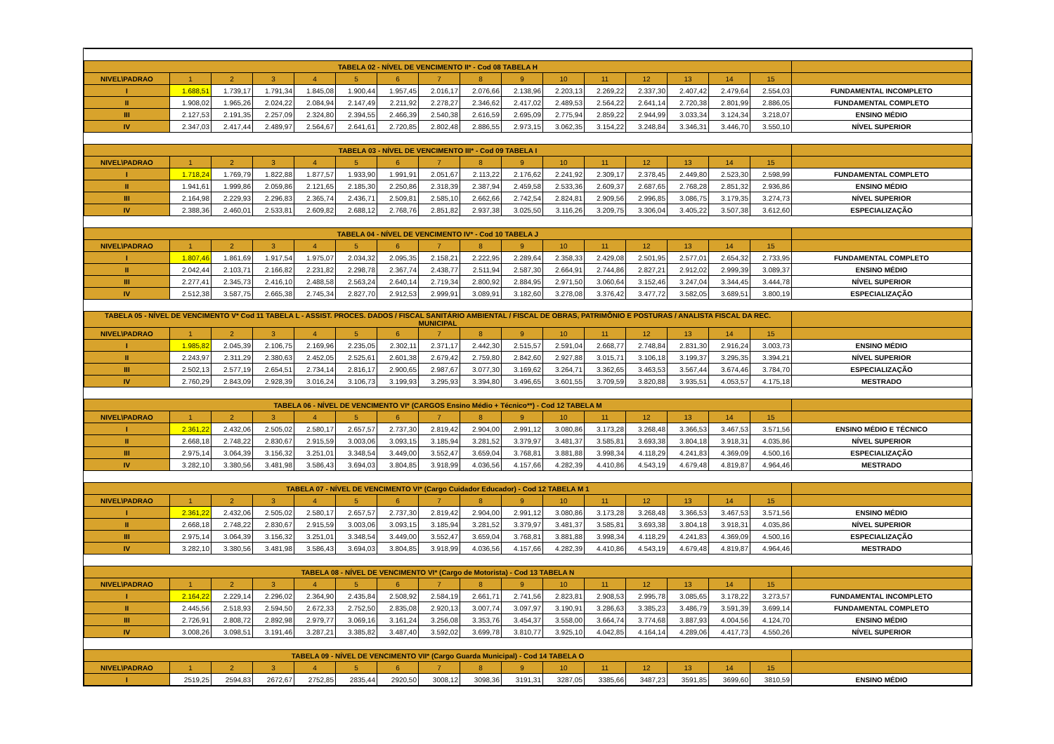| TABELA 02 - NÍVEL DE VENCIMENTO II* - Cod 08 TABELA H | | | | | | | | | | | | | | | | |
| NIVEL\PADRAO | 1 | 2 | 3 | 4 | 5 | 6 | 7 | 8 | 9 | 10 | 11 | 12 | 13 | 14 | 15 | |
| I | 1.688,51 | 1.739,17 | 1.791,34 | 1.845,08 | 1.900,44 | 1.957,45 | 2.016,17 | 2.076,66 | 2.138,96 | 2.203,13 | 2.269,22 | 2.337,30 | 2.407,42 | 2.479,64 | 2.554,03 | FUNDAMENTAL INCOMPLETO |
| II | 1.908,02 | 1.965,26 | 2.024,22 | 2.084,94 | 2.147,49 | 2.211,92 | 2.278,27 | 2.346,62 | 2.417,02 | 2.489,53 | 2.564,22 | 2.641,14 | 2.720,38 | 2.801,99 | 2.886,05 | FUNDAMENTAL COMPLETO |
| III | 2.127,53 | 2.191,35 | 2.257,09 | 2.324,80 | 2.394,55 | 2.466,39 | 2.540,38 | 2.616,59 | 2.695,09 | 2.775,94 | 2.859,22 | 2.944,99 | 3.033,34 | 3.124,34 | 3.218,07 | ENSINO MÉDIO |
| IV | 2.347,03 | 2.417,44 | 2.489,97 | 2.564,67 | 2.641,61 | 2.720,85 | 2.802,48 | 2.886,55 | 2.973,15 | 3.062,35 | 3.154,22 | 3.248,84 | 3.346,31 | 3.446,70 | 3.550,10 | NÍVEL SUPERIOR |
| TABELA 03 - NÍVEL DE VENCIMENTO III* - Cod 09 TABELA I | | | | | | | | | | | | | | | | |
| NIVEL\PADRAO | 1 | 2 | 3 | 4 | 5 | 6 | 7 | 8 | 9 | 10 | 11 | 12 | 13 | 14 | 15 | |
| I | 1.718,24 | 1.769,79 | 1.822,88 | 1.877,57 | 1.933,90 | 1.991,91 | 2.051,67 | 2.113,22 | 2.176,62 | 2.241,92 | 2.309,17 | 2.378,45 | 2.449,80 | 2.523,30 | 2.598,99 | FUNDAMENTAL COMPLETO |
| II | 1.941,61 | 1.999,86 | 2.059,86 | 2.121,65 | 2.185,30 | 2.250,86 | 2.318,39 | 2.387,94 | 2.459,58 | 2.533,36 | 2.609,37 | 2.687,65 | 2.768,28 | 2.851,32 | 2.936,86 | ENSINO MÉDIO |
| III | 2.164,98 | 2.229,93 | 2.296,83 | 2.365,74 | 2.436,71 | 2.509,81 | 2.585,10 | 2.662,66 | 2.742,54 | 2.824,81 | 2.909,56 | 2.996,85 | 3.086,75 | 3.179,35 | 3.274,73 | NÍVEL SUPERIOR |
| IV | 2.388,36 | 2.460,01 | 2.533,81 | 2.609,82 | 2.688,12 | 2.768,76 | 2.851,82 | 2.937,38 | 3.025,50 | 3.116,26 | 3.209,75 | 3.306,04 | 3.405,22 | 3.507,38 | 3.612,60 | ESPECIALIZAÇÃO |
| TABELA 04 - NÍVEL DE VENCIMENTO IV* - Cod 10 TABELA J | | | | | | | | | | | | | | | | |
| NIVEL\PADRAO | 1 | 2 | 3 | 4 | 5 | 6 | 7 | 8 | 9 | 10 | 11 | 12 | 13 | 14 | 15 | |
| I | 1.807,46 | 1.861,69 | 1.917,54 | 1.975,07 | 2.034,32 | 2.095,35 | 2.158,21 | 2.222,95 | 2.289,64 | 2.358,33 | 2.429,08 | 2.501,95 | 2.577,01 | 2.654,32 | 2.733,95 | FUNDAMENTAL COMPLETO |
| II | 2.042,44 | 2.103,71 | 2.166,82 | 2.231,82 | 2.298,78 | 2.367,74 | 2.438,77 | 2.511,94 | 2.587,30 | 2.664,91 | 2.744,86 | 2.827,21 | 2.912,02 | 2.999,39 | 3.089,37 | ENSINO MÉDIO |
| III | 2.277,41 | 2.345,73 | 2.416,10 | 2.488,58 | 2.563,24 | 2.640,14 | 2.719,34 | 2.800,92 | 2.884,95 | 2.971,50 | 3.060,64 | 3.152,46 | 3.247,04 | 3.344,45 | 3.444,78 | NÍVEL SUPERIOR |
| IV | 2.512,38 | 3.587,75 | 2.665,38 | 2.745,34 | 2.827,70 | 2.912,53 | 2.999,91 | 3.089,91 | 3.182,60 | 3.278,08 | 3.376,42 | 3.477,72 | 3.582,05 | 3.689,51 | 3.800,19 | ESPECIALIZAÇÃO |
| TABELA 05 - NÍVEL DE VENCIMENTO V* Cod 11 TABELA L - ASSIST. PROCES. DADOS / FISCAL SANITÁRIO AMBIENTAL / FISCAL DE OBRAS, PATRIMÔNIO E POSTURAS / ANALISTA FISCAL DA REC. MUNICIPAL | | | | | | | | | | | | | | | | |
| NIVEL\PADRAO | 1 | 2 | 3 | 4 | 5 | 6 | 7 | 8 | 9 | 10 | 11 | 12 | 13 | 14 | 15 | |
| I | 1.985,82 | 2.045,39 | 2.106,75 | 2.169,96 | 2.235,05 | 2.302,11 | 2.371,17 | 2.442,30 | 2.515,57 | 2.591,04 | 2.668,77 | 2.748,84 | 2.831,30 | 2.916,24 | 3.003,73 | ENSINO MÉDIO |
| II | 2.243,97 | 2.311,29 | 2.380,63 | 2.452,05 | 2.525,61 | 2.601,38 | 2.679,42 | 2.759,80 | 2.842,60 | 2.927,88 | 3.015,71 | 3.106,18 | 3.199,37 | 3.295,35 | 3.394,21 | NÍVEL SUPERIOR |
| III | 2.502,13 | 2.577,19 | 2.654,51 | 2.734,14 | 2.816,17 | 2.900,65 | 2.987,67 | 3.077,30 | 3.169,62 | 3.264,71 | 3.362,65 | 3.463,53 | 3.567,44 | 3.674,46 | 3.784,70 | ESPECIALIZAÇÃO |
| IV | 2.760,29 | 2.843,09 | 2.928,39 | 3.016,24 | 3.106,73 | 3.199,93 | 3.295,93 | 3.394,80 | 3.496,65 | 3.601,55 | 3.709,59 | 3.820,88 | 3.935,51 | 4.053,57 | 4.175,18 | MESTRADO |
| TABELA 06 - NÍVEL DE VENCIMENTO VI* (CARGOS Ensino Médio + Técnico**) - Cod 12 TABELA M | | | | | | | | | | | | | | | | |
| NIVEL\PADRAO | 1 | 2 | 3 | 4 | 5 | 6 | 7 | 8 | 9 | 10 | 11 | 12 | 13 | 14 | 15 | |
| I | 2.361,22 | 2.432,06 | 2.505,02 | 2.580,17 | 2.657,57 | 2.737,30 | 2.819,42 | 2.904,00 | 2.991,12 | 3.080,86 | 3.173,28 | 3.268,48 | 3.366,53 | 3.467,53 | 3.571,56 | ENSINO MÉDIO E TÉCNICO |
| II | 2.668,18 | 2.748,22 | 2.830,67 | 2.915,59 | 3.003,06 | 3.093,15 | 3.185,94 | 3.281,52 | 3.379,97 | 3.481,37 | 3.585,81 | 3.693,38 | 3.804,18 | 3.918,31 | 4.035,86 | NÍVEL SUPERIOR |
| III | 2.975,14 | 3.064,39 | 3.156,32 | 3.251,01 | 3.348,54 | 3.449,00 | 3.552,47 | 3.659,04 | 3.768,81 | 3.881,88 | 3.998,34 | 4.118,29 | 4.241,83 | 4.369,09 | 4.500,16 | ESPECIALIZAÇÃO |
| IV | 3.282,10 | 3.380,56 | 3.481,98 | 3.586,43 | 3.694,03 | 3.804,85 | 3.918,99 | 4.036,56 | 4.157,66 | 4.282,39 | 4.410,86 | 4.543,19 | 4.679,48 | 4.819,87 | 4.964,46 | MESTRADO |
| TABELA 07 - NÍVEL DE VENCIMENTO VI* (Cargo Cuidador Educador) - Cod 12 TABELA M 1 | | | | | | | | | | | | | | | | |
| NIVEL\PADRAO | 1 | 2 | 3 | 4 | 5 | 6 | 7 | 8 | 9 | 10 | 11 | 12 | 13 | 14 | 15 | |
| I | 2.361,22 | 2.432,06 | 2.505,02 | 2.580,17 | 2.657,57 | 2.737,30 | 2.819,42 | 2.904,00 | 2.991,12 | 3.080,86 | 3.173,28 | 3.268,48 | 3.366,53 | 3.467,53 | 3.571,56 | ENSINO MÉDIO |
| II | 2.668,18 | 2.748,22 | 2.830,67 | 2.915,59 | 3.003,06 | 3.093,15 | 3.185,94 | 3.281,52 | 3.379,97 | 3.481,37 | 3.585,81 | 3.693,38 | 3.804,18 | 3.918,31 | 4.035,86 | NÍVEL SUPERIOR |
| III | 2.975,14 | 3.064,39 | 3.156,32 | 3.251,01 | 3.348,54 | 3.449,00 | 3.552,47 | 3.659,04 | 3.768,81 | 3.881,88 | 3.998,34 | 4.118,29 | 4.241,83 | 4.369,09 | 4.500,16 | ESPECIALIZAÇÃO |
| IV | 3.282,10 | 3.380,56 | 3.481,98 | 3.586,43 | 3.694,03 | 3.804,85 | 3.918,99 | 4.036,56 | 4.157,66 | 4.282,39 | 4.410,86 | 4.543,19 | 4.679,48 | 4.819,87 | 4.964,46 | MESTRADO |
| TABELA 08 - NÍVEL DE VENCIMENTO VI* (Cargo de Motorista) - Cod 13 TABELA N | | | | | | | | | | | | | | | | |
| NIVEL\PADRAO | 1 | 2 | 3 | 4 | 5 | 6 | 7 | 8 | 9 | 10 | 11 | 12 | 13 | 14 | 15 | |
| I | 2.164,22 | 2.229,14 | 2.296,02 | 2.364,90 | 2.435,84 | 2.508,92 | 2.584,19 | 2.661,71 | 2.741,56 | 2.823,81 | 2.908,53 | 2.995,78 | 3.085,65 | 3.178,22 | 3.273,57 | FUNDAMENTAL INCOMPLETO |
| II | 2.445,56 | 2.518,93 | 2.594,50 | 2.672,33 | 2.752,50 | 2.835,08 | 2.920,13 | 3.007,74 | 3.097,97 | 3.190,91 | 3.286,63 | 3.385,23 | 3.486,79 | 3.591,39 | 3.699,14 | FUNDAMENTAL COMPLETO |
| III | 2.726,91 | 2.808,72 | 2.892,98 | 2.979,77 | 3.069,16 | 3.161,24 | 3.256,08 | 3.353,76 | 3.454,37 | 3.558,00 | 3.664,74 | 3.774,68 | 3.887,93 | 4.004,56 | 4.124,70 | ENSINO MÉDIO |
| IV | 3.008,26 | 3.098,51 | 3.191,46 | 3.287,21 | 3.385,82 | 3.487,40 | 3.592,02 | 3.699,78 | 3.810,77 | 3.925,10 | 4.042,85 | 4.164,14 | 4.289,06 | 4.417,73 | 4.550,26 | NÍVEL SUPERIOR |
| TABELA 09 - NÍVEL DE VENCIMENTO VII* (Cargo Guarda Municipal) - Cod 14 TABELA O | | | | | | | | | | | | | | | | |
| NIVEL\PADRAO | 1 | 2 | 3 | 4 | 5 | 6 | 7 | 8 | 9 | 10 | 11 | 12 | 13 | 14 | 15 | |
| I | 2519,25 | 2594,83 | 2672,67 | 2752,85 | 2835,44 | 2920,50 | 3008,12 | 3098,36 | 3191,31 | 3287,05 | 3385,66 | 3487,23 | 3591,85 | 3699,60 | 3810,59 | ENSINO MÉDIO |